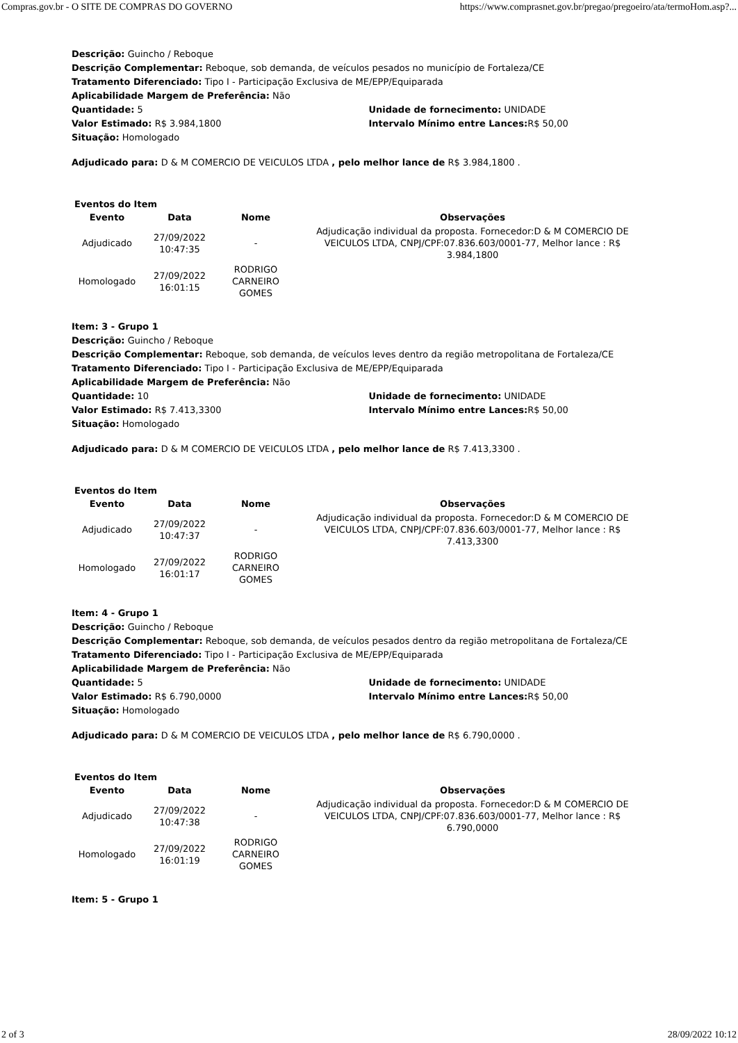Compras.gov.br - O SITE DE COMPRAS DO GOVERNO https://www.comprasnet.gov.br/pregao/pregoeiro/ata/termoHom.asp?...
Descrição: Guincho / Reboque
Descrição Complementar: Reboque, sob demanda, de veículos pesados no município de Fortaleza/CE
Tratamento Diferenciado: Tipo I - Participação Exclusiva de ME/EPP/Equiparada
Aplicabilidade Margem de Preferência: Não
Quantidade: 5 Unidade de fornecimento: UNIDADE
Valor Estimado: R$ 3.984,1800 Intervalo Mínimo entre Lances: R$ 50,00
Situação: Homologado
Adjudicado para: D & M COMERCIO DE VEICULOS LTDA , pelo melhor lance de R$ 3.984,1800 .
Eventos do Item
| Evento | Data | Nome | Observações |
| --- | --- | --- | --- |
| Adjudicado | 27/09/2022 10:47:35 | - | Adjudicação individual da proposta. Fornecedor:D & M COMERCIO DE VEICULOS LTDA, CNPJ/CPF:07.836.603/0001-77, Melhor lance : R$ 3.984,1800 |
| Homologado | 27/09/2022 16:01:15 | RODRIGO CARNEIRO GOMES | |
Item: 3 - Grupo 1
Descrição: Guincho / Reboque
Descrição Complementar: Reboque, sob demanda, de veículos leves dentro da região metropolitana de Fortaleza/CE
Tratamento Diferenciado: Tipo I - Participação Exclusiva de ME/EPP/Equiparada
Aplicabilidade Margem de Preferência: Não
Quantidade: 10 Unidade de fornecimento: UNIDADE
Valor Estimado: R$ 7.413,3300 Intervalo Mínimo entre Lances: R$ 50,00
Situação: Homologado
Adjudicado para: D & M COMERCIO DE VEICULOS LTDA , pelo melhor lance de R$ 7.413,3300 .
Eventos do Item
| Evento | Data | Nome | Observações |
| --- | --- | --- | --- |
| Adjudicado | 27/09/2022 10:47:37 | - | Adjudicação individual da proposta. Fornecedor:D & M COMERCIO DE VEICULOS LTDA, CNPJ/CPF:07.836.603/0001-77, Melhor lance : R$ 7.413,3300 |
| Homologado | 27/09/2022 16:01:17 | RODRIGO CARNEIRO GOMES | |
Item: 4 - Grupo 1
Descrição: Guincho / Reboque
Descrição Complementar: Reboque, sob demanda, de veículos pesados dentro da região metropolitana de Fortaleza/CE
Tratamento Diferenciado: Tipo I - Participação Exclusiva de ME/EPP/Equiparada
Aplicabilidade Margem de Preferência: Não
Quantidade: 5 Unidade de fornecimento: UNIDADE
Valor Estimado: R$ 6.790,0000 Intervalo Mínimo entre Lances: R$ 50,00
Situação: Homologado
Adjudicado para: D & M COMERCIO DE VEICULOS LTDA , pelo melhor lance de R$ 6.790,0000 .
Eventos do Item
| Evento | Data | Nome | Observações |
| --- | --- | --- | --- |
| Adjudicado | 27/09/2022 10:47:38 | - | Adjudicação individual da proposta. Fornecedor:D & M COMERCIO DE VEICULOS LTDA, CNPJ/CPF:07.836.603/0001-77, Melhor lance : R$ 6.790,0000 |
| Homologado | 27/09/2022 16:01:19 | RODRIGO CARNEIRO GOMES | |
Item: 5 - Grupo 1
2 of 3 28/09/2022 10:12